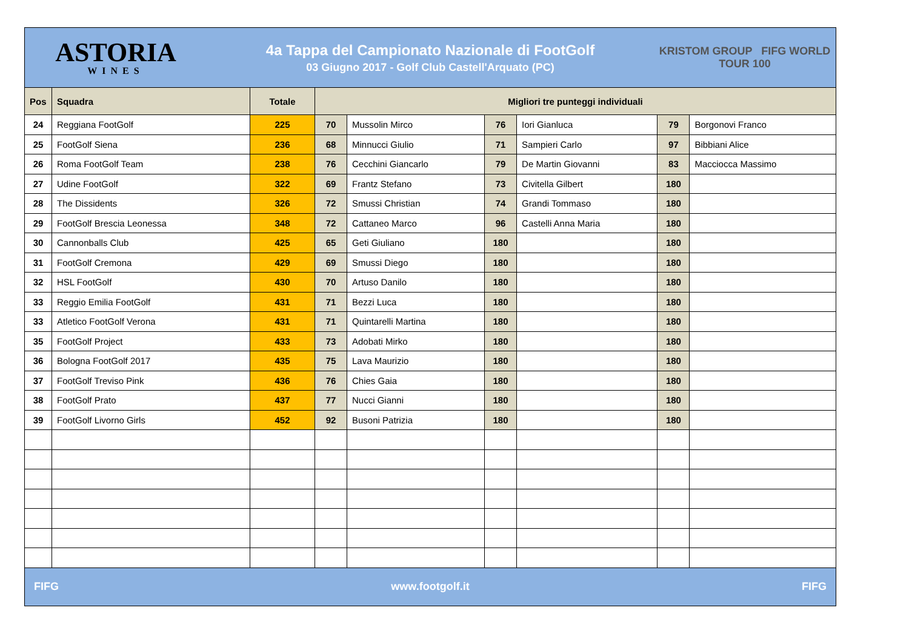ASTORIA
WINES
4a Tappa del Campionato Nazionale di FootGolf
03 Giugno 2017 - Golf Club Castell'Arquato (PC)
KRISTOM GROUP FIFG WORLD TOUR 100
| Pos | Squadra | Totale | Migliori tre punteggi individuali | | | | | |
| --- | --- | --- | --- | --- | --- | --- | --- | --- |
| 24 | Reggiana FootGolf | 225 | 70 | Mussolin Mirco | 76 | Iori Gianluca | 79 | Borgonovi Franco |
| 25 | FootGolf Siena | 236 | 68 | Minnucci Giulio | 71 | Sampieri Carlo | 97 | Bibbiani Alice |
| 26 | Roma FootGolf Team | 238 | 76 | Cecchini Giancarlo | 79 | De Martin Giovanni | 83 | Macciocca Massimo |
| 27 | Udine FootGolf | 322 | 69 | Frantz Stefano | 73 | Civitella Gilbert | 180 | |
| 28 | The Dissidents | 326 | 72 | Smussi Christian | 74 | Grandi Tommaso | 180 | |
| 29 | FootGolf Brescia Leonessa | 348 | 72 | Cattaneo Marco | 96 | Castelli Anna Maria | 180 | |
| 30 | Cannonballs Club | 425 | 65 | Geti Giuliano | 180 | | 180 | |
| 31 | FootGolf Cremona | 429 | 69 | Smussi Diego | 180 | | 180 | |
| 32 | HSL FootGolf | 430 | 70 | Artuso Danilo | 180 | | 180 | |
| 33 | Reggio Emilia FootGolf | 431 | 71 | Bezzi Luca | 180 | | 180 | |
| 33 | Atletico FootGolf Verona | 431 | 71 | Quintarelli Martina | 180 | | 180 | |
| 35 | FootGolf Project | 433 | 73 | Adobati Mirko | 180 | | 180 | |
| 36 | Bologna FootGolf 2017 | 435 | 75 | Lava Maurizio | 180 | | 180 | |
| 37 | FootGolf Treviso Pink | 436 | 76 | Chies Gaia | 180 | | 180 | |
| 38 | FootGolf Prato | 437 | 77 | Nucci Gianni | 180 | | 180 | |
| 39 | FootGolf Livorno Girls | 452 | 92 | Busoni Patrizia | 180 | | 180 | |
FIFG www.footgolf.it FIFG